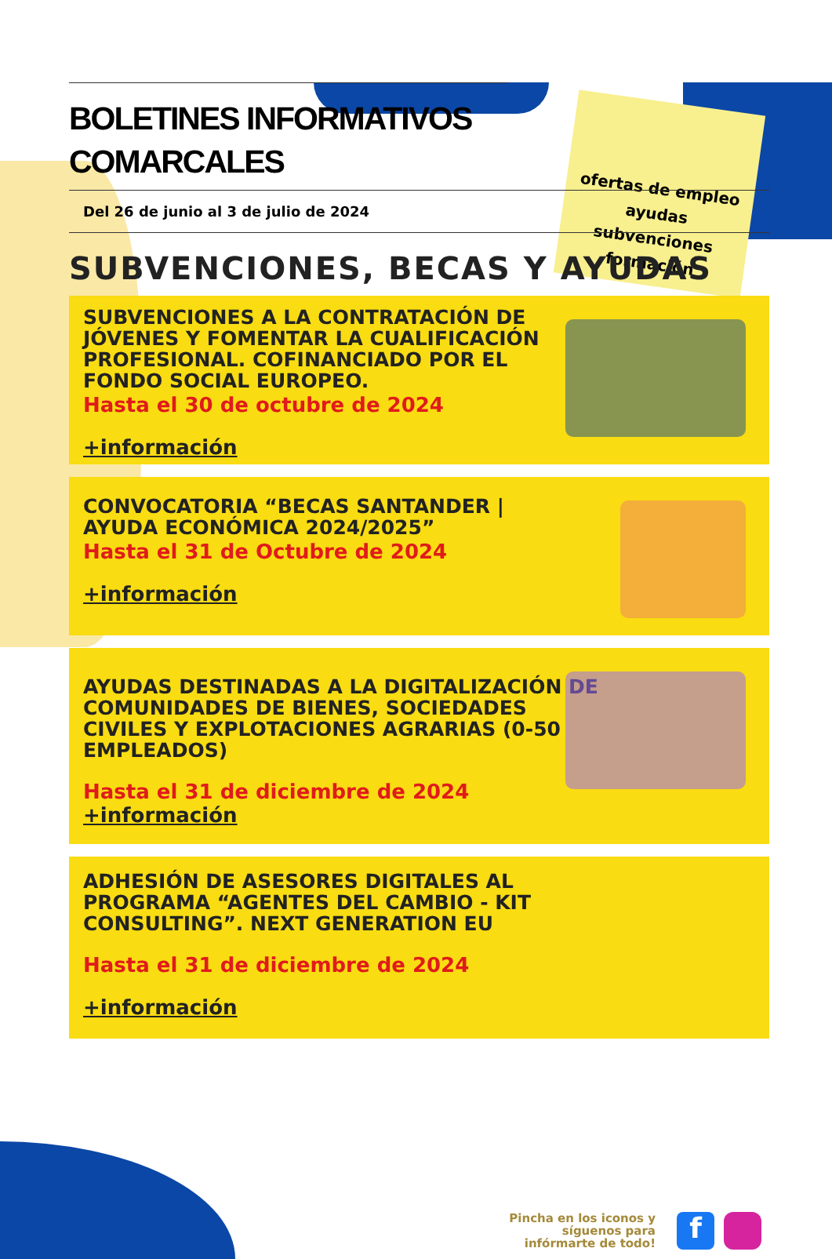ofertas de empleo
ayudas
subvenciones
formación
BOLETINES INFORMATIVOS COMARCALES
Del 26 de junio al 3 de julio de 2024
SUBVENCIONES, BECAS Y AYUDAS
SUBVENCIONES A LA CONTRATACIÓN DE JÓVENES Y FOMENTAR LA CUALIFICACIÓN PROFESIONAL. COFINANCIADO POR EL FONDO SOCIAL EUROPEO.
Hasta el 30 de octubre de 2024
+información
CONVOCATORIA “BECAS SANTANDER | AYUDA ECONÓMICA 2024/2025”
Hasta el 31 de Octubre de 2024
+información
AYUDAS DESTINADAS A LA DIGITALIZACIÓN DE COMUNIDADES DE BIENES, SOCIEDADES CIVILES Y EXPLOTACIONES AGRARIAS (0-50 EMPLEADOS)
Hasta el 31 de diciembre de 2024
+información
ADHESIÓN DE ASESORES DIGITALES AL PROGRAMA “AGENTES DEL CAMBIO - KIT CONSULTING”. NEXT GENERATION EU
Hasta el 31 de diciembre de 2024
+información
Pincha en los iconos y
síguenos para
infórmarte de todo!
f